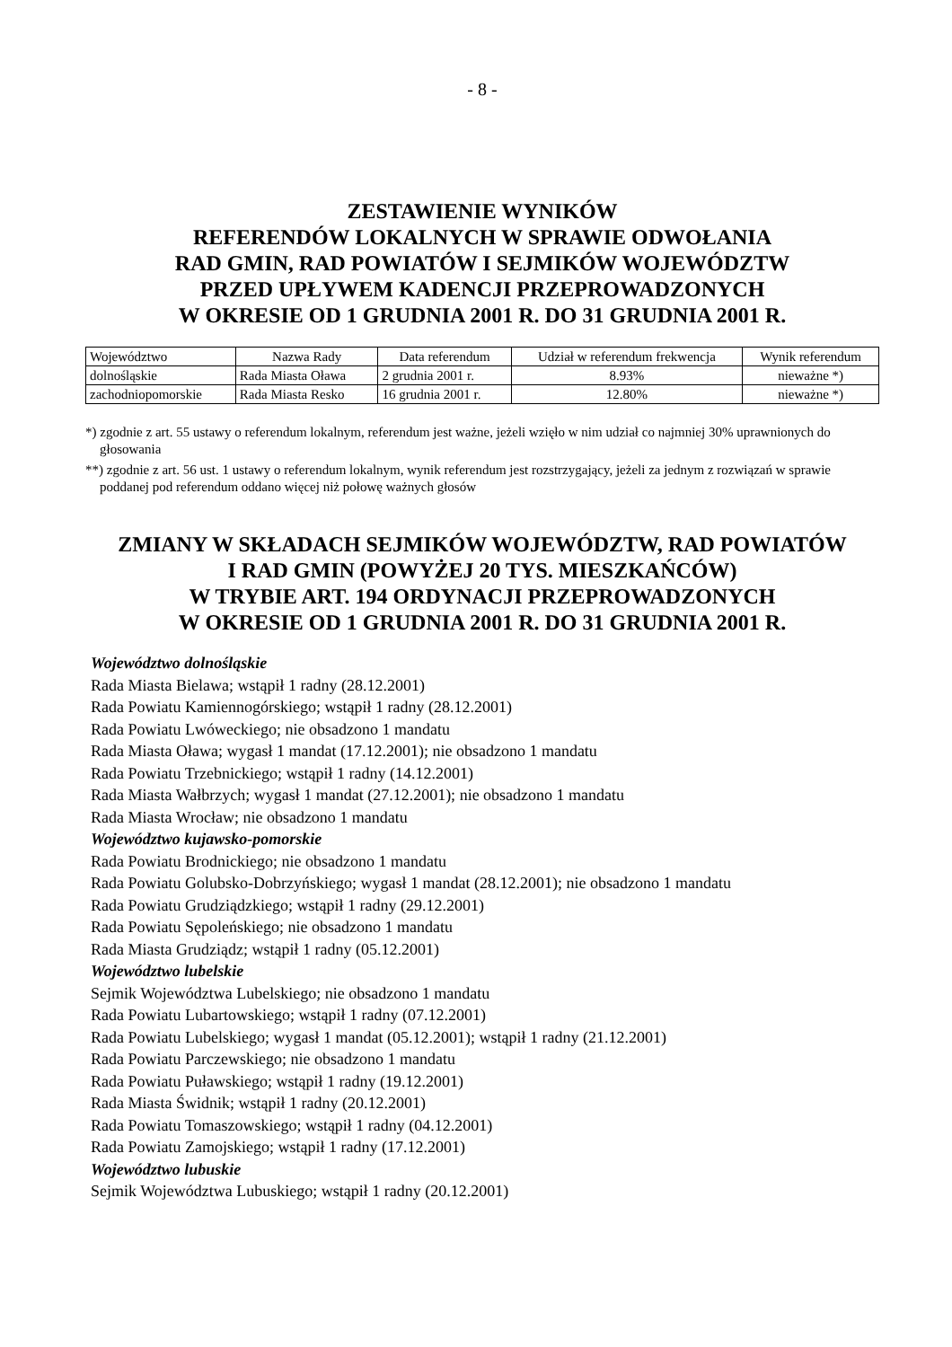- 8 -
ZESTAWIENIE WYNIKÓW
REFERENDÓW LOKALNYCH W SPRAWIE ODWOŁANIA
RAD GMIN, RAD POWIATÓW I SEJMIKÓW WOJEWÓDZTW
PRZED UPŁYWEM KADENCJI PRZEPROWADZONYCH
W OKRESIE OD 1 GRUDNIA 2001 R. DO 31 GRUDNIA 2001 R.
| Województwo | Nazwa Rady | Data referendum | Udział w referendum frekwencja | Wynik referendum |
| --- | --- | --- | --- | --- |
| dolnośląskie | Rada Miasta Oława | 2 grudnia 2001 r. | 8.93% | nieważne *) |
| zachodniopomorskie | Rada Miasta Resko | 16 grudnia 2001 r. | 12.80% | nieważne *) |
*) zgodnie z art. 55 ustawy o referendum lokalnym, referendum jest ważne, jeżeli wzięło w nim udział co najmniej 30% uprawnionych do głosowania
**) zgodnie z art. 56 ust. 1 ustawy o referendum lokalnym, wynik referendum jest rozstrzygający, jeżeli za jednym z rozwiązań w sprawie poddanej pod referendum oddano więcej niż połowę ważnych głosów
ZMIANY W SKŁADACH SEJMIKÓW WOJEWÓDZTW, RAD POWIATÓW
I RAD GMIN (POWYŻEJ 20 TYS. MIESZKAŃCÓW)
W TRYBIE ART. 194 ORDYNACJI PRZEPROWADZONYCH
W OKRESIE OD 1 GRUDNIA 2001 R. DO 31 GRUDNIA 2001 R.
Województwo dolnośląskie
Rada Miasta Bielawa; wstąpił 1 radny (28.12.2001)
Rada Powiatu Kamiennogórskiego; wstąpił 1 radny (28.12.2001)
Rada Powiatu Lwóweckiego; nie obsadzono 1 mandatu
Rada Miasta Oława; wygasł 1 mandat (17.12.2001); nie obsadzono 1 mandatu
Rada Powiatu Trzebnickiego; wstąpił 1 radny (14.12.2001)
Rada Miasta Wałbrzych; wygasł 1 mandat (27.12.2001); nie obsadzono 1 mandatu
Rada Miasta Wrocław; nie obsadzono 1 mandatu
Województwo kujawsko-pomorskie
Rada Powiatu Brodnickiego; nie obsadzono 1 mandatu
Rada Powiatu Golubsko-Dobrzyńskiego; wygasł 1 mandat (28.12.2001); nie obsadzono 1 mandatu
Rada Powiatu Grudziądzkiego; wstąpił 1 radny (29.12.2001)
Rada Powiatu Sępoleńskiego; nie obsadzono 1 mandatu
Rada Miasta Grudziądz; wstąpił 1 radny (05.12.2001)
Województwo lubelskie
Sejmik Województwa Lubelskiego; nie obsadzono 1 mandatu
Rada Powiatu Lubartowskiego; wstąpił 1 radny (07.12.2001)
Rada Powiatu Lubelskiego; wygasł 1 mandat (05.12.2001); wstąpił 1 radny (21.12.2001)
Rada Powiatu Parczewskiego; nie obsadzono 1 mandatu
Rada Powiatu Puławskiego; wstąpił 1 radny (19.12.2001)
Rada Miasta Świdnik; wstąpił 1 radny (20.12.2001)
Rada Powiatu Tomaszowskiego; wstąpił 1 radny (04.12.2001)
Rada Powiatu Zamojskiego; wstąpił 1 radny (17.12.2001)
Województwo lubuskie
Sejmik Województwa Lubuskiego; wstąpił 1 radny (20.12.2001)